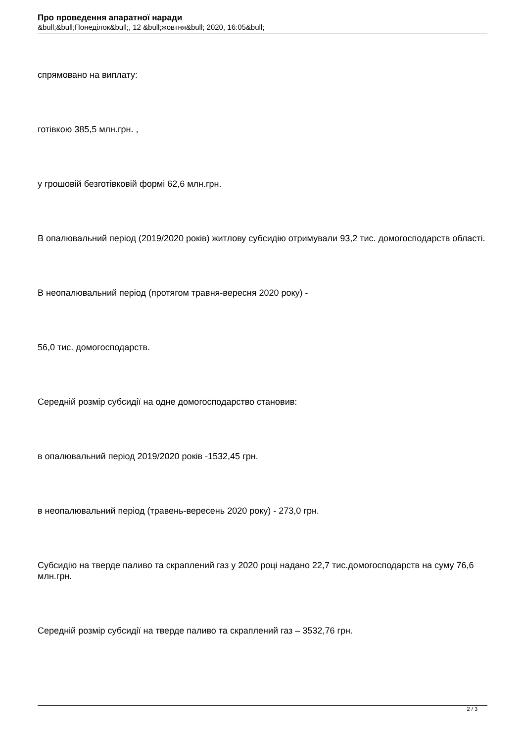Про проведення апаратної наради
&bull;&bull;Понеділок&bull;, 12 &bull;жовтня&bull; 2020, 16:05&bull;
спрямовано на виплату:
готівкою 385,5 млн.грн. ,
у грошовій безготівковій формі 62,6 млн.грн.
В опалювальний період (2019/2020 років) житлову субсидію отримували 93,2 тис. домогосподарств області.
В неопалювальний період (протягом травня-вересня 2020 року) -
56,0 тис. домогосподарств.
Середній розмір субсидії на одне домогосподарство становив:
в опалювальний період 2019/2020 років -1532,45 грн.
в неопалювальний період (травень-вересень 2020 року) - 273,0 грн.
Субсидію на тверде паливо та скраплений газ у 2020 році надано 22,7 тис.домогосподарств на суму 76,6 млн.грн.
Середній розмір субсидії на тверде паливо та скраплений газ – 3532,76 грн.
2 / 3